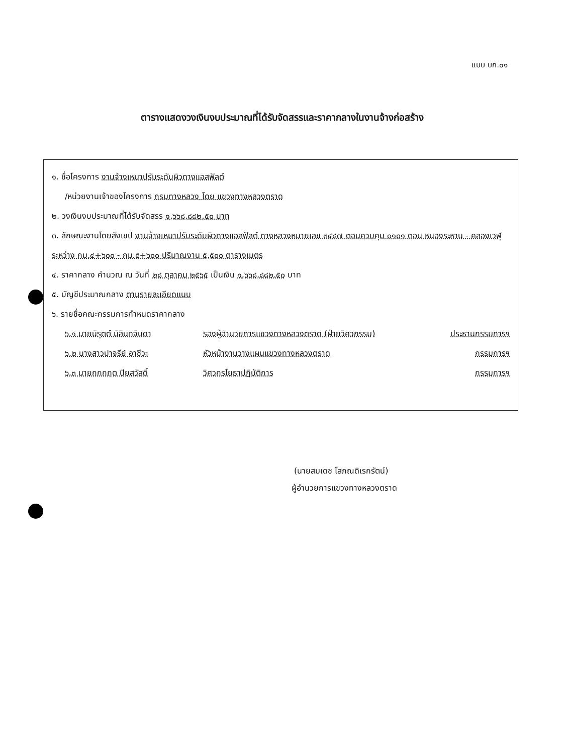แบบ บก.๐๑
ตารางแสดงวงเงินงบประมาณที่ได้รับจัดสรรและราคากลางในงานจ้างก่อสร้าง
๑. ชื่อโครงการ งานจ้างเหมาปรับระดับผิวทางแอสฟัลต์
/หน่วยงานเจ้าของโครงการ กรมทางหลวง โดย แขวงทางหลวงตราด
๒. วงเงินงบประมาณที่ได้รับจัดสรร ๑,๖๖๘,๘๘๒.๕๐ บาท
๓. ลักษณะงานโดยสังเขป งานจ้างเหมาปรับระดับผิวทางแอสฟัลต์ ทางหลวงหมายเลข ๓๔๔๗ ตอนควบคุม ๐๑๐๑ ตอน หนองระหาน - คลองเวฬุ ระหว่าง กม.๔+๖๐๐ - กม.๕+๖๐๐ ปริมาณงาน ๕,๕๐๐ ตารางเมตร
๔. ราคากลาง คำนวณ ณ วันที่ ๒๘ ตุลาคม ๒๕๖๕ เป็นเงิน ๑,๖๖๘,๘๘๒.๕๐ บาท
๕. บัญชีประมาณกลาง ตามรายละเอียดแนบ
๖. รายชื่อคณะกรรมการกำหนดราคากลาง
๖.๑ นายนิรุตต์ มิลินทจินดา รองผู้อำนวยการแขวงทางหลวงตราด (ฝ่ายวิศวกรรม) ประธานกรรมการฯ
๖.๒ นางสาวปาจรีย์ อาชีวะ หัวหน้างานวางแผนแขวงทางหลวงตราด กรรมการฯ
๖.๓ นายกกกฤต ปิยสวัสดิ์ วิศวกรโยธาปฏิบัติการ กรรมการฯ
(นายสมเดช โสภณดิเรกรัตน์)
ผู้อำนวยการแขวงทางหลวงตราด